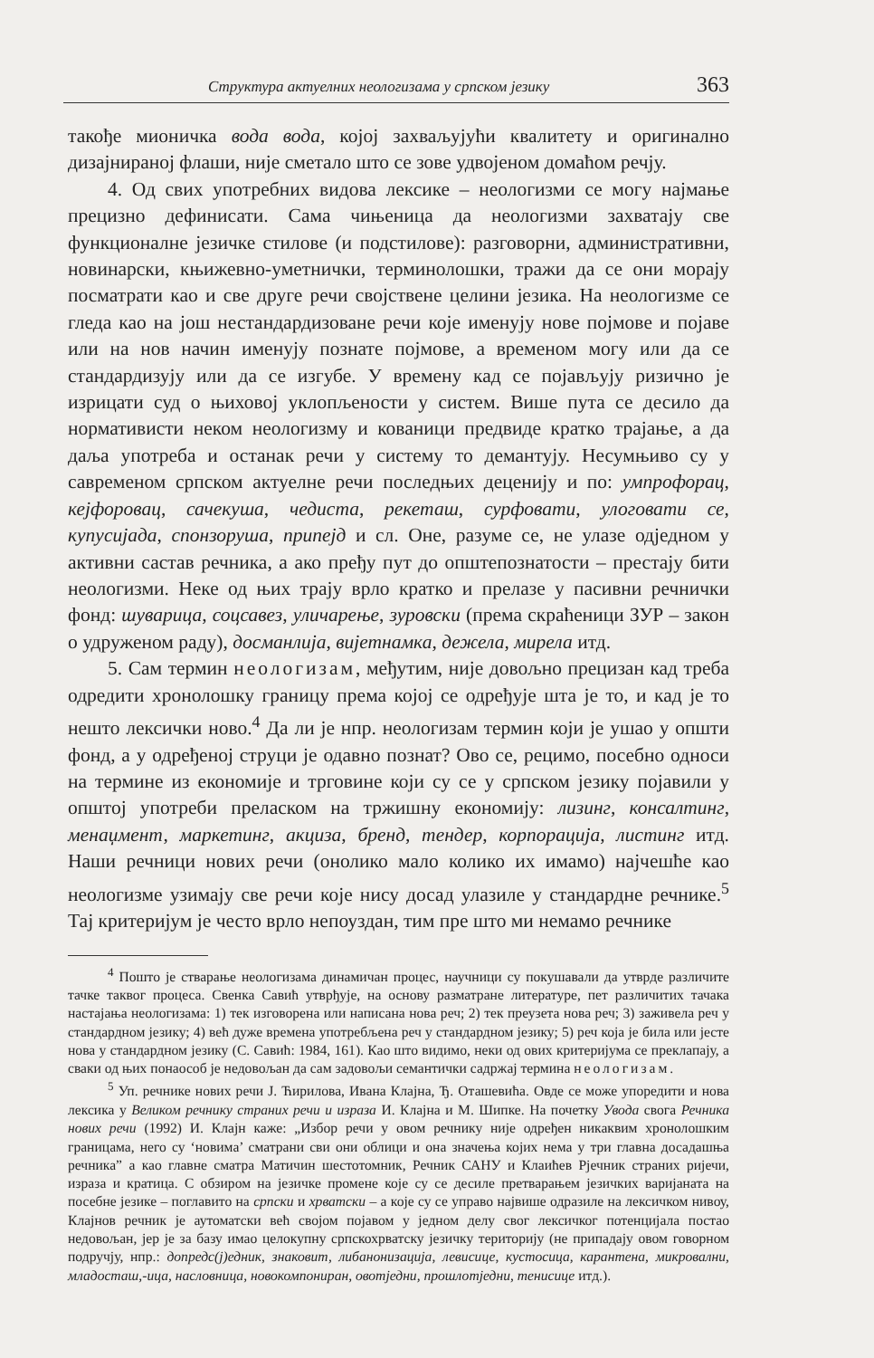Структура актуелних неологизама у српском језику 363
такође мионичка вода вода, којој захваљујући квалитету и оригинално дизајнираној флаши, није сметало што се зове удвојеном домаћом речју.
4. Од свих употребних видова лексике – неологизми се могу најмање прецизно дефинисати. Сама чињеница да неологизми захватају све функционалне језичке стилове (и подстилове): разговорни, административни, новинарски, књижевно-уметнички, терминолошки, тражи да се они морају посматрати као и све друге речи својствене целини језика. На неологизме се гледа као на још нестандардизоване речи које именују нове појмове и појаве или на нов начин именују познате појмове, а временом могу или да се стандардизују или да се изгубе. У времену кад се појављују ризично је изрицати суд о њиховој уклопљености у систем. Више пута се десило да нормативисти неком неологизму и кованици предвиде кратко трајање, а да даља употреба и останак речи у систему то демантују. Несумњиво су у савременом српском актуелне речи последњих деценију и по: умпрофорац, кејфоровац, сачекуша, чедиста, рекеташ, сурфовати, улоговати се, купусијада, спонзоруша, припејд и сл. Оне, разуме се, не улазе одједном у активни састав речника, а ако пређу пут до општепознатости – престају бити неологизми. Неке од њих трају врло кратко и прелазе у пасивни речнички фонд: шуварица, соцсавез, уличарење, зуровски (према скраћеници ЗУР – закон о удруженом раду), досманлија, вијетнамка, дежела, мирела итд.
5. Сам термин неологизам, међутим, није довољно прецизан кад треба одредити хронолошку границу према којој се одређује шта је то, и кад је то нешто лексички ново.<sup>4</sup> Да ли је нпр. неологизам термин који је ушао у општи фонд, а у одређеној струци је одавно познат? Ово се, рецимо, посебно односи на термине из економије и трговине који су се у српском језику појавили у општој употреби преласком на тржишну економију: лизинг, консалтинг, менаџмент, маркетинг, акциза, бренд, тендер, корпорација, листинг итд. Наши речници нових речи (онолико мало колико их имамо) најчешће као неологизме узимају све речи које нису досад улазиле у стандардне речнике.<sup>5</sup> Тај критеријум је често врло непоуздан, тим пре што ми немамо речнике
<sup>4</sup> Пошто је стварање неологизама динамичан процес, научници су покушавали да утврде различите тачке таквог процеса. Свенка Савић утврђује, на основу разматране литературе, пет различитих тачака настајања неологизама: 1) тек изговорена или написана нова реч; 2) тек преузета нова реч; 3) заживела реч у стандардном језику; 4) већ дуже времена употребљена реч у стандардном језику; 5) реч која је била или јесте нова у стандардном језику (С. Савић: 1984, 161). Као што видимо, неки од ових критеријума се преклапају, а сваки од њих понаособ је недовољан да сам задовољи семантички садржај термина неологизам.
<sup>5</sup> Уп. речнике нових речи Ј. Ћирилова, Ивана Клајна, Ђ. Оташевића. Овде се може упоредити и нова лексика у Великом речнику страних речи и израза И. Клајна и М. Шипке. На почетку Увода свога Речника нових речи (1992) И. Клајн каже: „Избор речи у овом речнику није одређен никаквим хронолошким границама, него су ‘новима’ сматрани сви они облици и она значења којих нема у три главна досадашња речника” а као главне сматра Матичин шестотомник, Речник САНУ и Клаићев Рјечник страних ријечи, израза и кратица. С обзиром на језичке промене које су се десиле претварањем језичких варијаната на посебне језике – поглавито на српски и хрватски – а које су се управо највише одразиле на лексичком нивоу, Клајнов речник је аутоматски већ својом појавом у једном делу свог лексичког потенцијала постао недовољан, јер је за базу имао целокупну српскохрватску језичку територију (не припадају овом говорном подручју, нпр.: допредс(ј)едник, знаковит, либанонизација, левисице, кустосица, карантена, микровални, младосташ,-ица, насловница, новокомпониран, овотједни, прошлотједни, тенисице итд.).